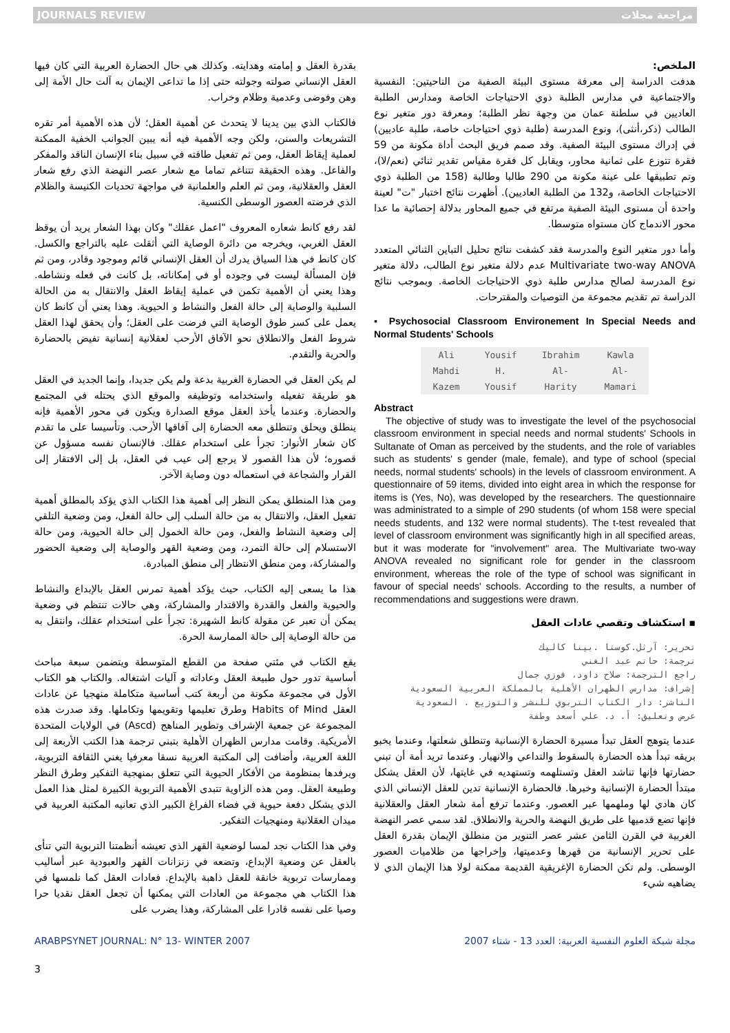JOURNALS REVIEW مراجعة مجلات
الملخص:
هدفت الدراسة إلى معرفة مستوى البيئة الصفية من الناحيتين: النفسية والاجتماعية في مدارس الطلبة ذوي الاحتياجات الخاصة ومدارس الطلبة العاديين في سلطنة عمان من وجهة نظر الطلبة؛ ومعرفة دور متغير نوع الطالب (ذكر،أنثى)، ونوع المدرسة (طلبة ذوي احتياجات خاصة، طلبة عاديين) في إدراك مستوى البيئة الصفية. وقد صمم فريق البحث أداة مكونة من 59 فقرة تتوزع على ثمانية محاور، ويقابل كل فقرة مقياس تقدير ثنائي (نعم/لا)، وتم تطبيقها على عينة مكونة من 290 طالبا وطالبة (158 من الطلبة ذوي الاحتياجات الخاصة، و132 من الطلبة العاديين). أظهرت نتائج اختبار "ت" لعينة واحدة أن مستوى البيئة الصفية مرتفع في جميع المحاور بدلالة إحصائية ما عدا محور الاندماج كان مستواه متوسطا.
وأما دور متغير النوع والمدرسة فقد كشفت نتائج تحليل التباين الثنائي المتعدد Multivariate two-way ANOVA عدم دلالة متغير نوع الطالب، دلالة متغير نوع المدرسة لصالح مدارس طلبة ذوي الاحتياجات الخاصة. وبموجب نتائج الدراسة تم تقديم مجموعة من التوصيات والمقترحات.
▪ Psychosocial Classroom Environement In Special Needs and Normal Students' Schools
| Ali Mahdi Kazem | Yousif H. Yousif | Ibrahim Al- Harity | Kawla Al- Mamari |
Abstract
The objective of study was to investigate the level of the psychosocial classroom environment in special needs and normal students' Schools in Sultanate of Oman as perceived by the students, and the role of variables such as students' s gender (male, female), and type of school (special needs, normal students' schools) in the levels of classroom environment. A questionnaire of 59 items, divided into eight area in which the response for items is (Yes, No), was developed by the researchers. The questionnaire was administrated to a simple of 290 students (of whom 158 were special needs students, and 132 were normal students). The t-test revealed that level of classroom environment was significantly high in all specified areas, but it was moderate for "involvement" area. The Multivariate two-way ANOVA revealed no significant role for gender in the classroom environment, whereas the role of the type of school was significant in favour of special needs' schools. According to the results, a number of recommendations and suggestions were drawn.
▪ استكشاف وتقصي عادات العقل
تحرير: آرثل.كوستا .بينا كاليك
ترجمة: حاتم عبد الغني
راجع الترجمة: صلاح داود، فوزي جمال
إشراف: مدارس الظهران الأهلية بالمملكة العربية السعودية
الناشر: دار الكتاب التربوي للنشر والتوزيع . السعودية
عرض وتعليق: أ. د. علي أسعد وطفة
عندما يتوهج العقل تبدأ مسيرة الحضارة الإنسانية وتنطلق شعلتها، وعندما يخبو بريقه تبدأ هذه الحضارة بالسقوط والتداعي والانهيار. وعندما تريد أمة أن تبني حضارتها فإنها تناشد العقل وتستلهمه وتستهديه في غايتها، لأن العقل يشكل مبتدأ الحضارة الإنسانية وخبرها. فالحضارة الإنسانية تدين للعقل الإنساني الذي كان هادي لها وملهمها عبر العصور. وعندما ترفع أمة شعار العقل والعقلانية فإنها تضع قدميها على طريق النهضة والحرية والانطلاق. لقد سمي عصر النهضة الغربية في القرن الثامن عشر عصر التنوير من منطلق الإيمان بقدرة العقل على تحرير الإنسانية من قهرها وعدميتها، وإخراجها من ظلاميات العصور الوسطى. ولم تكن الحضارة الإغريقية القديمة ممكنة لولا هذا الإيمان الذي لا يضاهيه شيء
بقدرة العقل و إمامته وهدايته. وكذلك هي حال الحضارة العربية التي كان فيها العقل الإنساني صولته وجولته حتى إذا ما تداعى الإيمان به آلت حال الأمة إلى وهن وفوضى وعدمية وظلام وخراب.
فالكتاب الذي بين يدينا لا يتحدث عن أهمية العقل؛ لأن هذه الأهمية أمر تقره التشريعات والسنن، ولكن وجه الأهمية فيه أنه يبين الجوانب الخفية الممكنة لعملية إيقاظ العقل، ومن ثم تفعيل طاقته في سبيل بناء الإنسان الناقد والمفكر والفاعل. وهذه الحقيقة تتناغم تماما مع شعار عصر النهضة الذي رفع شعار العقل والعقلانية، ومن ثم العلم والعلمانية في مواجهة تحديات الكنيسة والظلام الذي فرضته العصور الوسطى الكنسية.
لقد رفع كانط شعاره المعروف "اعمل عقلك" وكان بهذا الشعار يريد أن يوقظ العقل الغربي، ويخرجه من دائرة الوصاية التي أثقلت عليه بالتراجع والكسل. كان كانط في هذا السياق يدرك أن العقل الإنساني قائم وموجود وقادر، ومن ثم فإن المسألة ليست في وجوده أو في إمكاناته، بل كانت في فعله ونشاطه. وهذا يعني أن الأهمية تكمن في عملية إيقاظ العقل والانتقال به من الحالة السلبية والوصاية إلى حالة الفعل والنشاط و الحيوية. وهذا يعني أن كانط كان يعمل على كسر طوق الوصاية التي فرضت على العقل؛ وأن يحقق لهذا العقل شروط الفعل والانطلاق نحو الآفاق الأرحب لعقلانية إنسانية تفيض بالحضارة والحرية والتقدم.
لم يكن العقل في الحضارة الغربية بدعة ولم يكن جديدا، وإنما الجديد في العقل هو طريقة تفعيله واستخدامه وتوظيفه والموقع الذي يحتله في المجتمع والحضارة. وعندما يأخذ العقل موقع الصدارة ويكون في محور الأهمية فإنه ينطلق ويحلق وتنطلق معه الحضارة إلى آفاقها الأرحب. وتأسيسا على ما تقدم كان شعار الأنوار: تجرأ على استخدام عقلك. فالإنسان نفسه مسؤول عن قصوره؛ لأن هذا القصور لا يرجع إلى عيب في العقل، بل إلى الافتقار إلى القرار والشجاعة في استعماله دون وصاية الآخر.
ومن هذا المنطلق يمكن النظر إلى أهمية هذا الكتاب الذي يؤكد بالمطلق أهمية تفعيل العقل، والانتقال به من حالة السلب إلى حالة الفعل، ومن وضعية التلقي إلى وضعية النشاط والفعل، ومن حالة الخمول إلى حالة الحيوية، ومن حالة الاستسلام إلى حالة التمرد، ومن وضعية القهر والوصاية إلى وضعية الحضور والمشاركة، ومن منطق الانتظار إلى منطق المبادرة.
هذا ما يسعى إليه الكتاب، حيث يؤكد أهمية تمرس العقل بالإبداع والنشاط والحيوية والفعل والقدرة والاقتدار والمشاركة، وهي حالات تنتظم في وضعية يمكن أن تعبر عن مقولة كانط الشهيرة: تجرأ على استخدام عقلك، وانتقل به من حالة الوصاية إلى حالة الممارسة الحرة.
يقع الكتاب في مئتي صفحة من القطع المتوسطة ويتضمن سبعة مباحث أساسية تدور حول طبيعة العقل وعاداته و آليات اشتغاله. والكتاب هو الكتاب الأول في مجموعة مكونة من أربعة كتب أساسية متكاملة منهجيا عن عادات العقل Habits of Mind وطرق تعليمها وتقويمها وتكاملها. وقد صدرت هذه المجموعة عن جمعية الإشراف وتطوير المناهج (Ascd) في الولايات المتحدة الأمريكية. وقامت مدارس الظهران الأهلية بتبني ترجمة هذا الكتب الأربعة إلى اللغة العربية، وأضافت إلى المكتبة العربية نسقا معرفيا يغني الثقافة التربوية، ويرفدها بمنظومة من الأفكار الحيوية التي تتعلق بمنهجية التفكير وطرق النظر وطبيعة العقل. ومن هذه الزاوية تتبدى الأهمية التربوية الكبيرة لمثل هذا العمل الذي يشكل دفعة حيوية في فضاء الفراغ الكبير الذي تعانيه المكتبة العربية في ميدان العقلانية ومنهجيات التفكير.
وفي هذا الكتاب نجد لمسا لوضعية القهر الذي تعيشه أنظمتنا التربوية التي تنأى بالعقل عن وضعية الإبداع، وتضعه في زنزانات القهر والعبودية عبر أساليب وممارسات تربوية خانقة للعقل ذاهبة بالإبداع. فعادات العقل كما نلمسها في هذا الكتاب هي مجموعة من العادات التي يمكنها أن تجعل العقل نقديا حرا وصيا على نفسه قادرا على المشاركة، وهذا يضرب على
ARABPSYNET JOURNAL: N° 13- WINTER 2007 مجلة شبكة العلوم النفسية العربية: العدد 13 - شتاء 2007
3